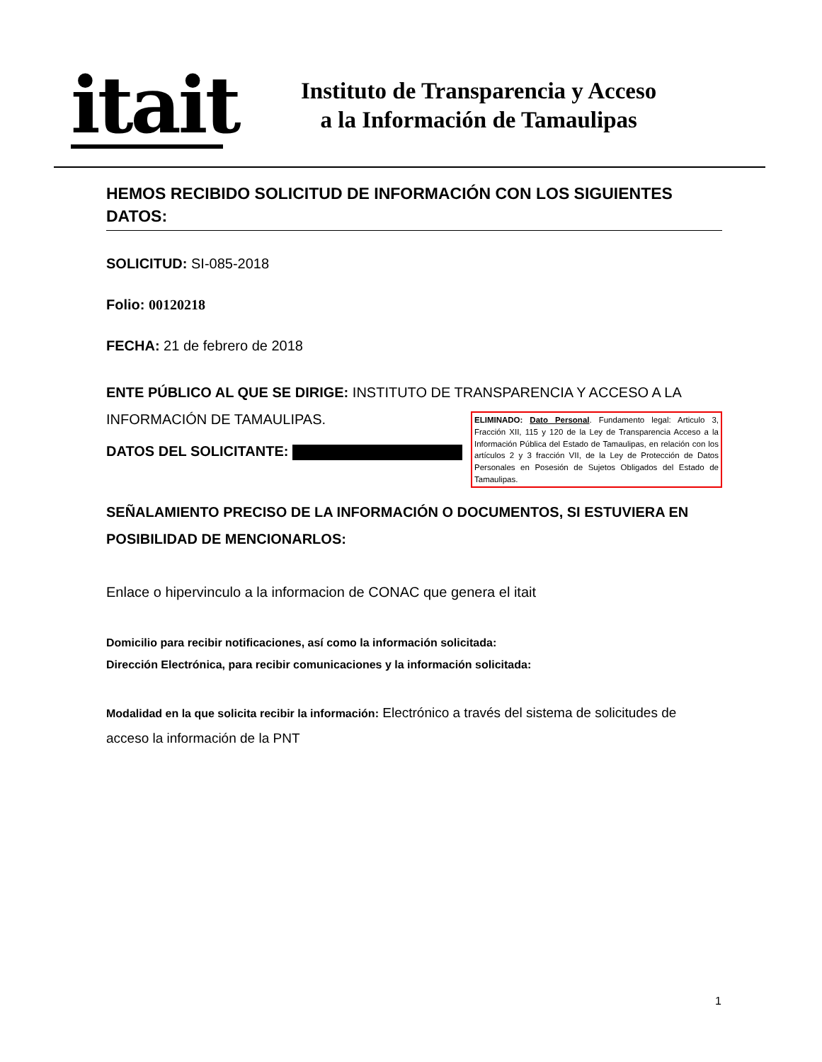itait
Instituto de Transparencia y Acceso
a la Información de Tamaulipas
HEMOS RECIBIDO SOLICITUD DE INFORMACIÓN CON LOS SIGUIENTES DATOS:
SOLICITUD: SI-085-2018
Folio: 00120218
FECHA: 21 de febrero de 2018
ENTE PÚBLICO AL QUE SE DIRIGE: INSTITUTO DE TRANSPARENCIA Y ACCESO A LA INFORMACIÓN DE TAMAULIPAS.
DATOS DEL SOLICITANTE:
ELIMINADO: Dato Personal. Fundamento legal: Articulo 3, Fracción XII, 115 y 120 de la Ley de Transparencia Acceso a la Información Pública del Estado de Tamaulipas, en relación con los artículos 2 y 3 fracción VII, de la Ley de Protección de Datos Personales en Posesión de Sujetos Obligados del Estado de Tamaulipas.
SEÑALAMIENTO PRECISO DE LA INFORMACIÓN O DOCUMENTOS, SI ESTUVIERA EN POSIBILIDAD DE MENCIONARLOS:
Enlace o hipervinculo a la informacion de CONAC que genera el itait
Domicilio para recibir notificaciones, así como la información solicitada:
Dirección Electrónica, para recibir comunicaciones y la información solicitada:
Modalidad en la que solicita recibir la información: Electrónico a través del sistema de solicitudes de acceso la información de la PNT
1